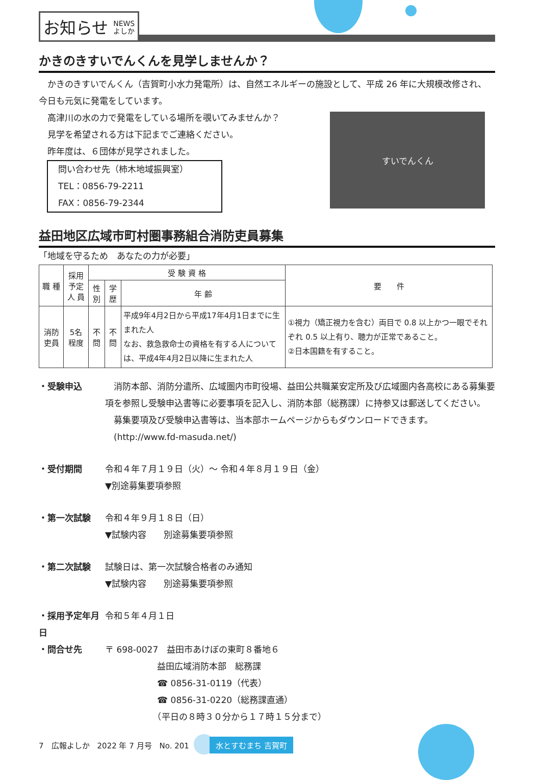お知らせ NEWS
よしか
かきのきすいでんくんを見学しませんか？
　かきのきすいでんくん（吉賀町小水力発電所）は、自然エネルギーの施設として、平成 26 年に大規模改修され、今日も元気に発電をしています。
　高津川の水の力で発電をしている場所を覗いてみませんか？
　見学を希望される方は下記までご連絡ください。
　昨年度は、６団体が見学されました。
問い合わせ先（柿木地域振興室）
TEL：0856-79-2211
FAX：0856-79-2344
すいでんくん
益田地区広域市町村圏事務組合消防吏員募集
「地域を守るため　あなたの力が必要」
| 職 種 | 採用予定 人 員 | 受 験 資 格 | | | 要 件 |
| --- | --- | --- | --- | --- | --- |
| | | 性別 | 学歴 | 年 齢 | |
| 消防吏員 | 5名程度 | 不問 | 不問 | 平成9年4月2日から平成17年4月1日までに生まれた人 なお、救急救命士の資格を有する人については、平成4年4月2日以降に生まれた人 | ①視力（矯正視力を含む）両目で 0.8 以上かつ一眼でそれぞれ 0.5 以上有り、聴力が正常であること。 ②日本国籍を有すること。 |
・受験申込　消防本部、消防分遣所、広域圏内市町役場、益田公共職業安定所及び広域圏内各高校にある募集要項を参照し受験申込書等に必要事項を記入し、消防本部（総務課）に持参又は郵送してください。
　募集要項及び受験申込書等は、当本部ホームページからもダウンロードできます。
　(http://www.fd-masuda.net/)
・受付期間 令和４年７月１９日（火）～ 令和４年８月１９日（金）
▼別途募集要項参照
・第一次試験 令和４年９月１８日（日）
▼試験内容　　別途募集要項参照
・第二次試験 試験日は、第一次試験合格者のみ通知
▼試験内容　　別途募集要項参照
・採用予定年月日 令和５年４月１日
・問合せ先 〒 698-0027　益田市あけぼの東町８番地６
　　　　　　益田広域消防本部　総務課
　　　　　　☎ 0856-31-0119（代表）
　　　　　　☎ 0856-31-0220（総務課直通）
　　　　　　（平日の８時３０分から１７時１５分まで）
7　広報よしか　2022 年 7 月号　No. 201 水とすむまち 吉賀町